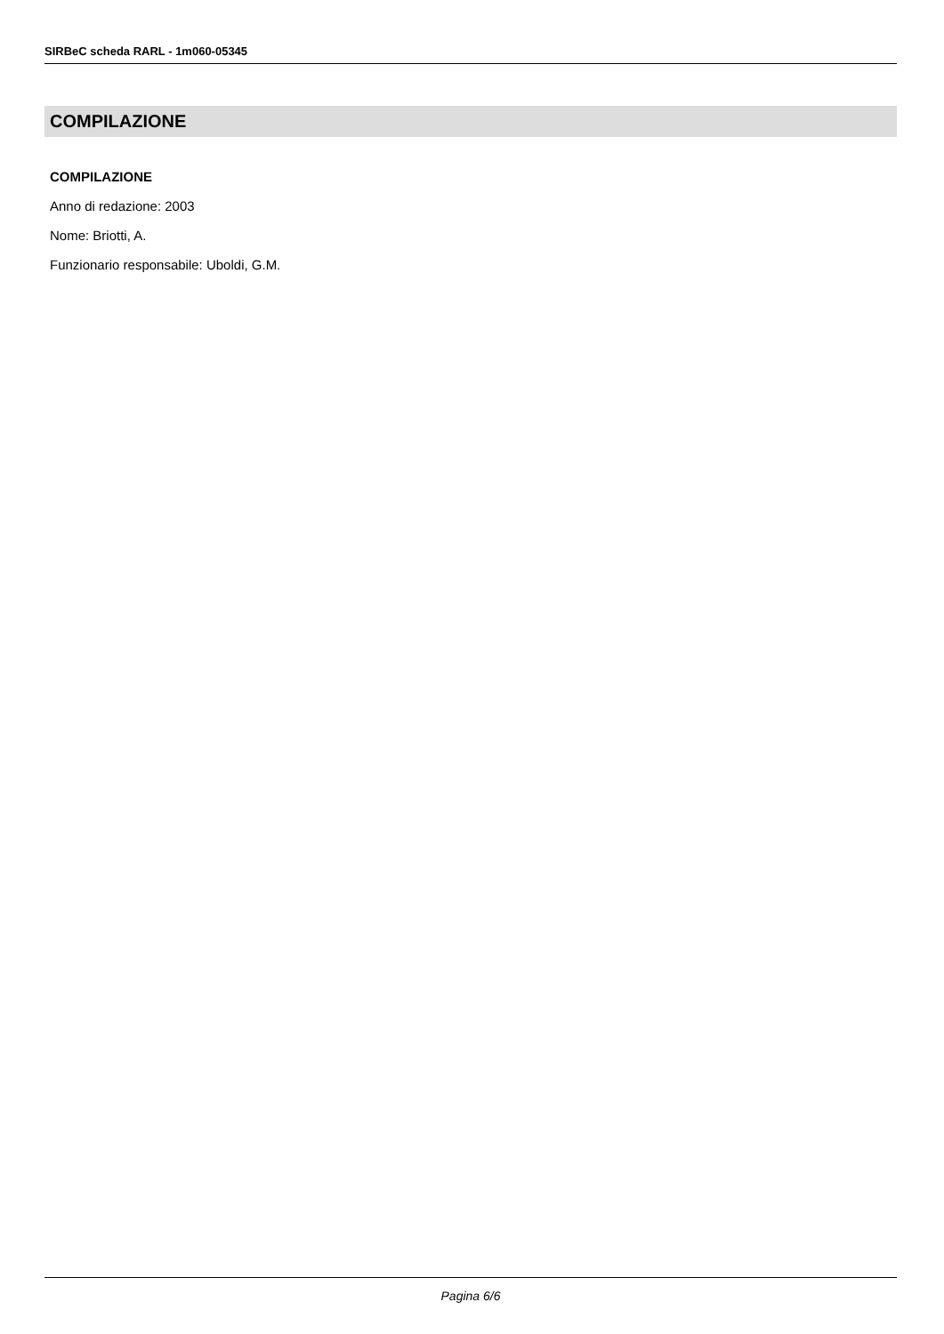SIRBeC scheda RARL - 1m060-05345
COMPILAZIONE
COMPILAZIONE
Anno di redazione: 2003
Nome: Briotti, A.
Funzionario responsabile: Uboldi, G.M.
Pagina 6/6